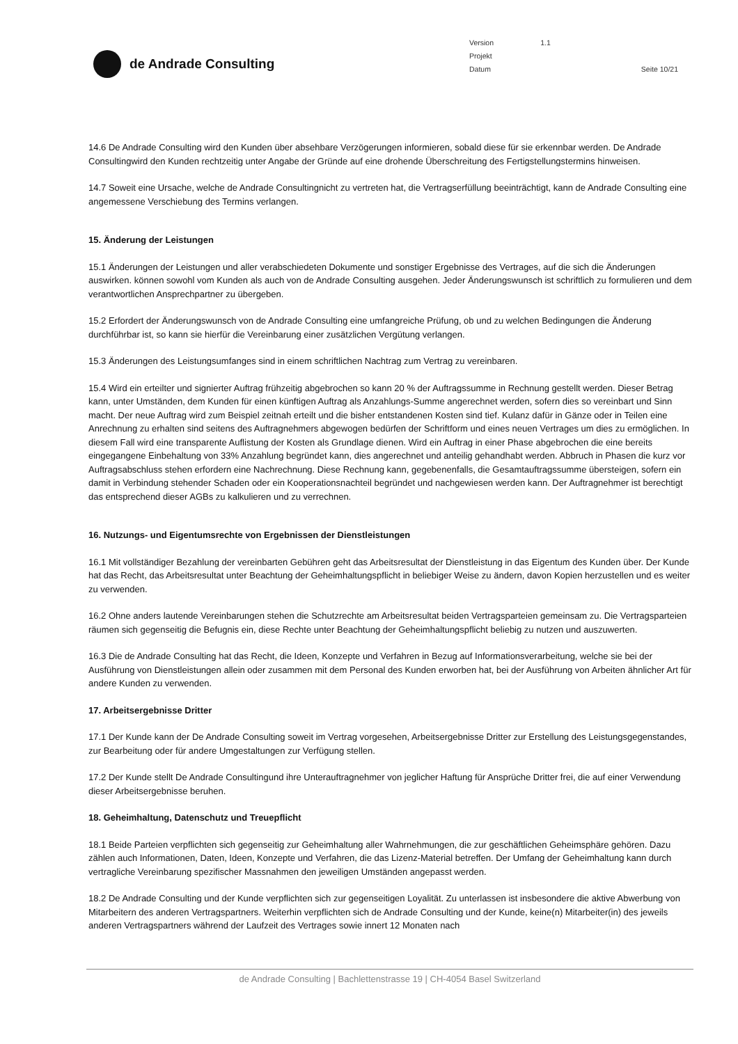de Andrade Consulting
| Version | 1.1 | |
| Projekt | | |
| Datum | | Seite 10/21 |
14.6 De Andrade Consulting wird den Kunden über absehbare Verzögerungen informieren, sobald diese für sie erkennbar werden. De Andrade Consultingwird den Kunden rechtzeitig unter Angabe der Gründe auf eine drohende Überschreitung des Fertigstellungstermins hinweisen.
14.7 Soweit eine Ursache, welche de Andrade Consultingnicht zu vertreten hat, die Vertragserfüllung beeinträchtigt, kann de Andrade Consulting eine angemessene Verschiebung des Termins verlangen.
15. Änderung der Leistungen
15.1 Änderungen der Leistungen und aller verabschiedeten Dokumente und sonstiger Ergebnisse des Vertrages, auf die sich die Änderungen auswirken. können sowohl vom Kunden als auch von de Andrade Consulting ausgehen. Jeder Änderungswunsch ist schriftlich zu formulieren und dem verantwortlichen Ansprechpartner zu übergeben.
15.2 Erfordert der Änderungswunsch von de Andrade Consulting eine umfangreiche Prüfung, ob und zu welchen Bedingungen die Änderung durchführbar ist, so kann sie hierfür die Vereinbarung einer zusätzlichen Vergütung verlangen.
15.3 Änderungen des Leistungsumfanges sind in einem schriftlichen Nachtrag zum Vertrag zu vereinbaren.
15.4 Wird ein erteilter und signierter Auftrag frühzeitig abgebrochen so kann 20 % der Auftragssumme in Rechnung gestellt werden. Dieser Betrag kann, unter Umständen, dem Kunden für einen künftigen Auftrag als Anzahlungs-Summe angerechnet werden, sofern dies so vereinbart und Sinn macht. Der neue Auftrag wird zum Beispiel zeitnah erteilt und die bisher entstandenen Kosten sind tief. Kulanz dafür in Gänze oder in Teilen eine Anrechnung zu erhalten sind seitens des Auftragnehmers abgewogen bedürfen der Schriftform und eines neuen Vertrages um dies zu ermöglichen. In diesem Fall wird eine transparente Auflistung der Kosten als Grundlage dienen. Wird ein Auftrag in einer Phase abgebrochen die eine bereits eingegangene Einbehaltung von 33% Anzahlung begründet kann, dies angerechnet und anteilig gehandhabt werden. Abbruch in Phasen die kurz vor Auftragsabschluss stehen erfordern eine Nachrechnung. Diese Rechnung kann, gegebenenfalls, die Gesamtauftragssumme übersteigen, sofern ein damit in Verbindung stehender Schaden oder ein Kooperationsnachteil begründet und nachgewiesen werden kann. Der Auftragnehmer ist berechtigt das entsprechend dieser AGBs zu kalkulieren und zu verrechnen.
16. Nutzungs- und Eigentumsrechte von Ergebnissen der Dienstleistungen
16.1 Mit vollständiger Bezahlung der vereinbarten Gebühren geht das Arbeitsresultat der Dienstleistung in das Eigentum des Kunden über. Der Kunde hat das Recht, das Arbeitsresultat unter Beachtung der Geheimhaltungspflicht in beliebiger Weise zu ändern, davon Kopien herzustellen und es weiter zu verwenden.
16.2 Ohne anders lautende Vereinbarungen stehen die Schutzrechte am Arbeitsresultat beiden Vertragsparteien gemeinsam zu. Die Vertragsparteien räumen sich gegenseitig die Befugnis ein, diese Rechte unter Beachtung der Geheimhaltungspflicht beliebig zu nutzen und auszuwerten.
16.3 Die de Andrade Consulting hat das Recht, die Ideen, Konzepte und Verfahren in Bezug auf Informationsverarbeitung, welche sie bei der Ausführung von Dienstleistungen allein oder zusammen mit dem Personal des Kunden erworben hat, bei der Ausführung von Arbeiten ähnlicher Art für andere Kunden zu verwenden.
17. Arbeitsergebnisse Dritter
17.1 Der Kunde kann der De Andrade Consulting soweit im Vertrag vorgesehen, Arbeitsergebnisse Dritter zur Erstellung des Leistungsgegenstandes, zur Bearbeitung oder für andere Umgestaltungen zur Verfügung stellen.
17.2 Der Kunde stellt De Andrade Consultingund ihre Unterauftragnehmer von jeglicher Haftung für Ansprüche Dritter frei, die auf einer Verwendung dieser Arbeitsergebnisse beruhen.
18. Geheimhaltung, Datenschutz und Treuepflicht
18.1 Beide Parteien verpflichten sich gegenseitig zur Geheimhaltung aller Wahrnehmungen, die zur geschäftlichen Geheimsphäre gehören. Dazu zählen auch Informationen, Daten, Ideen, Konzepte und Verfahren, die das Lizenz-Material betreffen. Der Umfang der Geheimhaltung kann durch vertragliche Vereinbarung spezifischer Massnahmen den jeweiligen Umständen angepasst werden.
18.2 De Andrade Consulting und der Kunde verpflichten sich zur gegenseitigen Loyalität. Zu unterlassen ist insbesondere die aktive Abwerbung von Mitarbeitern des anderen Vertragspartners. Weiterhin verpflichten sich de Andrade Consulting und der Kunde, keine(n) Mitarbeiter(in) des jeweils anderen Vertragspartners während der Laufzeit des Vertrages sowie innert 12 Monaten nach
de Andrade Consulting | Bachlettenstrasse 19 | CH-4054 Basel Switzerland